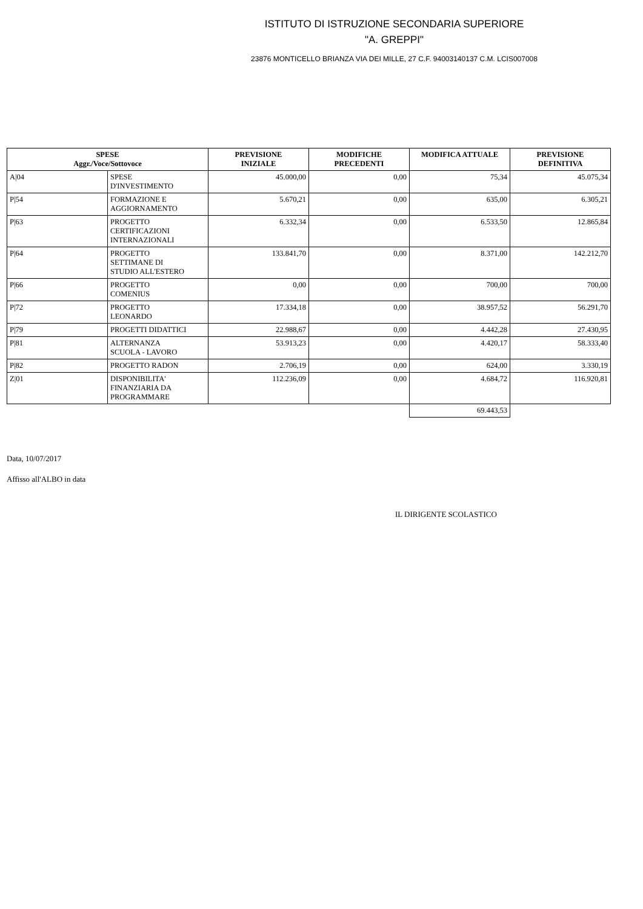ISTITUTO DI ISTRUZIONE SECONDARIA SUPERIORE
"A. GREPPI"
23876 MONTICELLO BRIANZA VIA DEI MILLE, 27 C.F. 94003140137 C.M. LCIS007008
| SPESE Aggr./Voce/Sottovoce | | PREVISIONE INIZIALE | MODIFICHE PRECEDENTI | MODIFICA ATTUALE | PREVISIONE DEFINITIVA |
| --- | --- | --- | --- | --- | --- |
| A/04 | SPESE D'INVESTIMENTO | 45.000,00 | 0,00 | 75,34 | 45.075,34 |
| P/54 | FORMAZIONE E AGGIORNAMENTO | 5.670,21 | 0,00 | 635,00 | 6.305,21 |
| P/63 | PROGETTO CERTIFICAZIONI INTERNAZIONALI | 6.332,34 | 0,00 | 6.533,50 | 12.865,84 |
| P/64 | PROGETTO SETTIMANE DI STUDIO ALL'ESTERO | 133.841,70 | 0,00 | 8.371,00 | 142.212,70 |
| P/66 | PROGETTO COMENIUS | 0,00 | 0,00 | 700,00 | 700,00 |
| P/72 | PROGETTO LEONARDO | 17.334,18 | 0,00 | 38.957,52 | 56.291,70 |
| P/79 | PROGETTI DIDATTICI | 22.988,67 | 0,00 | 4.442,28 | 27.430,95 |
| P/81 | ALTERNANZA SCUOLA - LAVORO | 53.913,23 | 0,00 | 4.420,17 | 58.333,40 |
| P/82 | PROGETTO RADON | 2.706,19 | 0,00 | 624,00 | 3.330,19 |
| Z/01 | DISPONIBILITA' FINANZIARIA DA PROGRAMMARE | 112.236,09 | 0,00 | 4.684,72 | 116.920,81 |
| | | | | 69.443,53 | |
Data, 10/07/2017
Affisso all'ALBO in data
IL DIRIGENTE SCOLASTICO